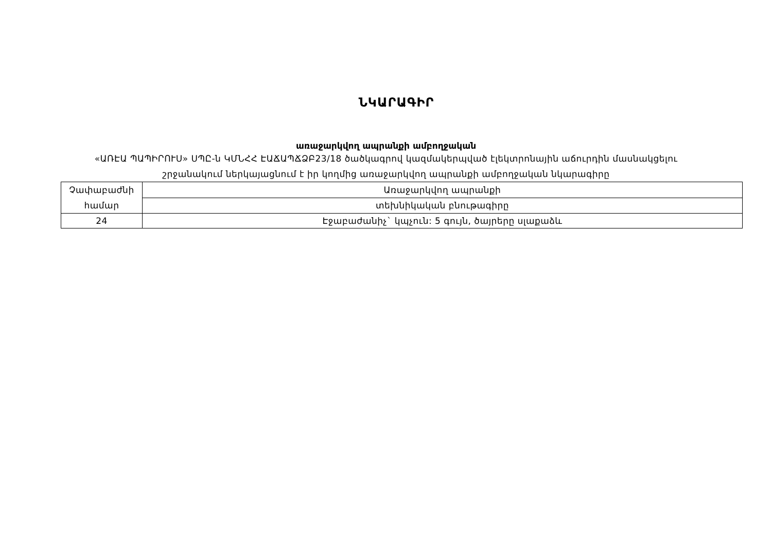ՆԿԱՐԱԳԻՐ
առաջարկվող ապրանքի ամբողջական
«ԱՌԷԱ ՊԱՊԻՐՈՒՍ» ՍՊԸ-ն ԿՄՆՀՀ ԷԱՃԱՊՃՁԲ23/18 ծածկագրով կազմակերպված էլեկտրոնային աճուրդին մասնակցելու
շրջանակում ներկայացնում է իր կողմից առաջարկվող ապրանքի ամբողջական նկարագիրը
| Չափաբաժնի համար | Առաջարկվող ապրանքի |
| | տեխնիկական բնութագիրը |
| 24 | Էջաբաժանիչ` կպչուն: 5 գույն, ծայրերը սլաքաձև |